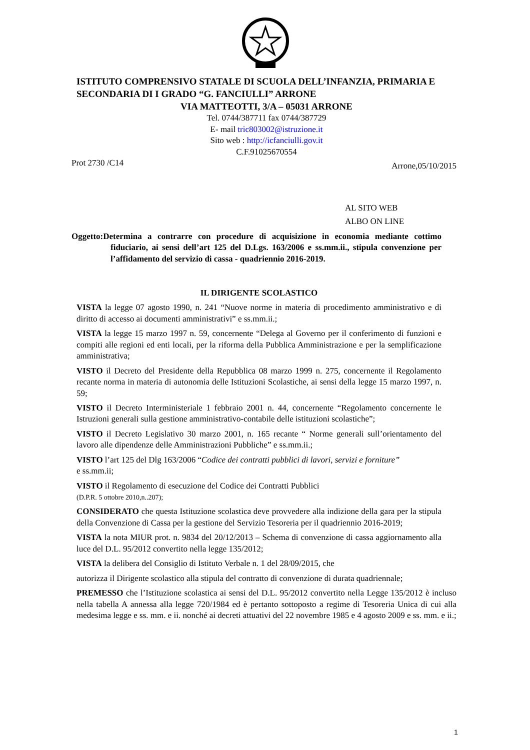ISTITUTO COMPRENSIVO STATALE DI SCUOLA DELL’INFANZIA, PRIMARIA E SECONDARIA DI I GRADO “G. FANCIULLI” ARRONE
VIA MATTEOTTI, 3/A – 05031 ARRONE
Tel. 0744/387711 fax 0744/387729
E- mail tric803002@istruzione.it
Sito web : http://icfanciulli.gov.it
C.F.91025670554
Prot 2730 /C14 Arrone,05/10/2015
AL SITO WEB
ALBO ON LINE
Oggetto:Determina a contrarre con procedure di acquisizione in economia mediante cottimo fiduciario, ai sensi dell’art 125 del D.Lgs. 163/2006 e ss.mm.ii., stipula convenzione per l’affidamento del servizio di cassa - quadriennio 2016-2019.
IL DIRIGENTE SCOLASTICO
VISTA la legge 07 agosto 1990, n. 241 “Nuove norme in materia di procedimento amministrativo e di diritto di accesso ai documenti amministrativi” e ss.mm.ii.;
VISTA la legge 15 marzo 1997 n. 59, concernente “Delega al Governo per il conferimento di funzioni e compiti alle regioni ed enti locali, per la riforma della Pubblica Amministrazione e per la semplificazione amministrativa;
VISTO il Decreto del Presidente della Repubblica 08 marzo 1999 n. 275, concernente il Regolamento recante norma in materia di autonomia delle Istituzioni Scolastiche, ai sensi della legge 15 marzo 1997, n. 59;
VISTO il Decreto Interministeriale 1 febbraio 2001 n. 44, concernente “Regolamento concernente le Istruzioni generali sulla gestione amministrativo-contabile delle istituzioni scolastiche”;
VISTO il Decreto Legislativo 30 marzo 2001, n. 165 recante “ Norme generali sull’orientamento del lavoro alle dipendenze delle Amministrazioni Pubbliche” e ss.mm.ii.;
VISTO l’art 125 del Dlg 163/2006 “Codice dei contratti pubblici di lavori, servizi e forniture”
e ss.mm.ii;
VISTO il Regolamento di esecuzione del Codice dei Contratti Pubblici
(D.P.R. 5 ottobre 2010,n..207);
CONSIDERATO che questa Istituzione scolastica deve provvedere alla indizione della gara per la stipula della Convenzione di Cassa per la gestione del Servizio Tesoreria per il quadriennio 2016-2019;
VISTA la nota MIUR prot. n. 9834 del 20/12/2013 – Schema di convenzione di cassa aggiornamento alla luce del D.L. 95/2012 convertito nella legge 135/2012;
VISTA la delibera del Consiglio di Istituto Verbale n. 1 del 28/09/2015, che
autorizza il Dirigente scolastico alla stipula del contratto di convenzione di durata quadriennale;
PREMESSO che l’Istituzione scolastica ai sensi del D.L. 95/2012 convertito nella Legge 135/2012 è incluso nella tabella A annessa alla legge 720/1984 ed è pertanto sottoposto a regime di Tesoreria Unica di cui alla medesima legge e ss. mm. e ii. nonché ai decreti attuativi del 22 novembre 1985 e 4 agosto 2009 e ss. mm. e ii.;
1